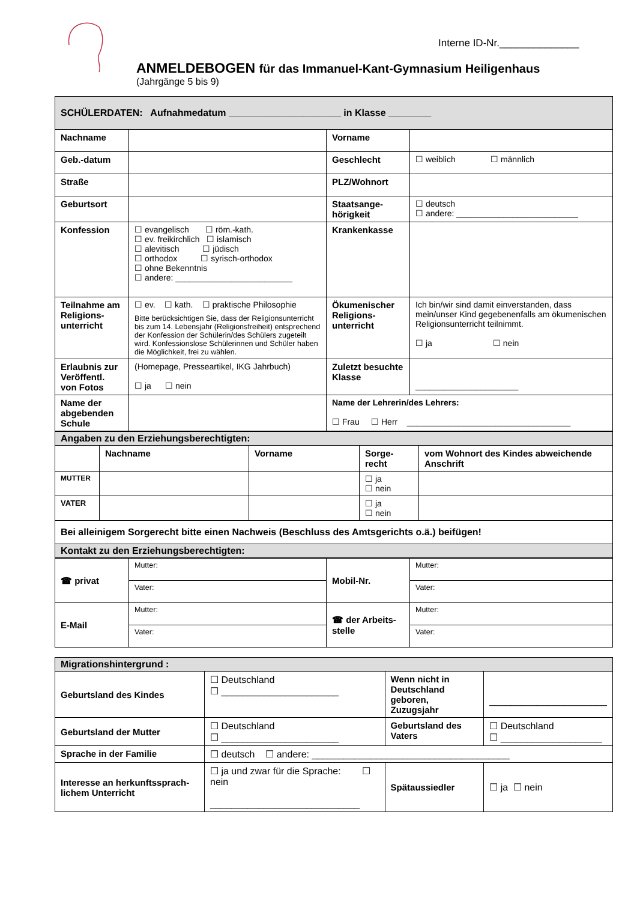Interne ID-Nr.______________
ANMELDEBOGEN für das Immanuel-Kant-Gymnasium Heiligenhaus
(Jahrgänge 5 bis 9)
| SCHÜLERDATEN: Aufnahmedatum _____________________ in Klasse ________ | | | |
| Nachname | | Vorname | |
| Geb.-datum | | Geschlecht | ☐ weiblich ☐ männlich |
| Straße | | PLZ/Wohnort | |
| Geburtsort | | Staatsange- hörigkeit | ☐ deutsch ☐ andere: __________________________ |
| Konfession | ☐ evangelisch ☐ röm.-kath. ☐ ev. freikirchlich ☐ islamisch ☐ alevitisch ☐ jüdisch ☐ orthodox ☐ syrisch-orthodox ☐ ohne Bekenntnis ☐ andere: _________________________ | Krankenkasse | |
| Teilnahme am Religions-unterricht | ☐ ev. ☐ kath. ☐ praktische Philosophie Bitte berücksichtigen Sie, dass der Religionsunterricht bis zum 14. Lebensjahr (Religionsfreiheit) entsprechend der Konfession der Schülerin/des Schülers zugeteilt wird. Konfessionslose Schülerinnen und Schüler haben die Möglichkeit, frei zu wählen. | Ökumenischer Religions-unterricht | Ich bin/wir sind damit einverstanden, dass mein/unser Kind gegebenenfalls am ökumenischen Religionsunterricht teilnimmt. ☐ ja ☐ nein |
| Erlaubnis zur Veröffentl. von Fotos | (Homepage, Presseartikel, IKG Jahrbuch) ☐ ja ☐ nein | Zuletzt besuchte Klasse | ______________________ |
| Name der abgebenden Schule | | Name der Lehrerin/des Lehrers: ☐ Frau ☐ Herr ___________________________________ | |
| Angaben zu den Erziehungsberechtigten: | | | | |
| | Nachname | Vorname | Sorge- recht | vom Wohnort des Kindes abweichende Anschrift |
| MUTTER | | | ☐ ja ☐ nein | |
| VATER | | | ☐ ja ☐ nein | |
| Bei alleinigem Sorgerecht bitte einen Nachweis (Beschluss des Amtsgerichts o.ä.) beifügen! | | | | |
| Kontakt zu den Erziehungsberechtigten: | | | | |
| ☎ privat | Mutter: | Mobil-Nr. | Mutter: |
| | Vater: | | Vater: |
| E-Mail | Mutter: | ☎ der Arbeits-stelle | Mutter: |
| | Vater: | | Vater: |
| Migrationshintergrund : | | | | |
| Geburtsland des Kindes | ☐ Deutschland ☐ ______________________ | Wenn nicht in Deutschland geboren, Zuzugsjahr | | ______________________ |
| Geburtsland der Mutter | ☐ Deutschland ☐ ______________________ | Geburtsland des Vaters | | ☐ Deutschland ☐ ___________________ |
| Sprache in der Familie | ☐ deutsch ☐ andere: _____________________________________ | | | |
| Interesse an herkunftssprach-lichem Unterricht | ☐ ja und zwar für die Sprache: ☐ nein ____________________________ | Spätaussiedler | ☐ ja ☐ nein | |